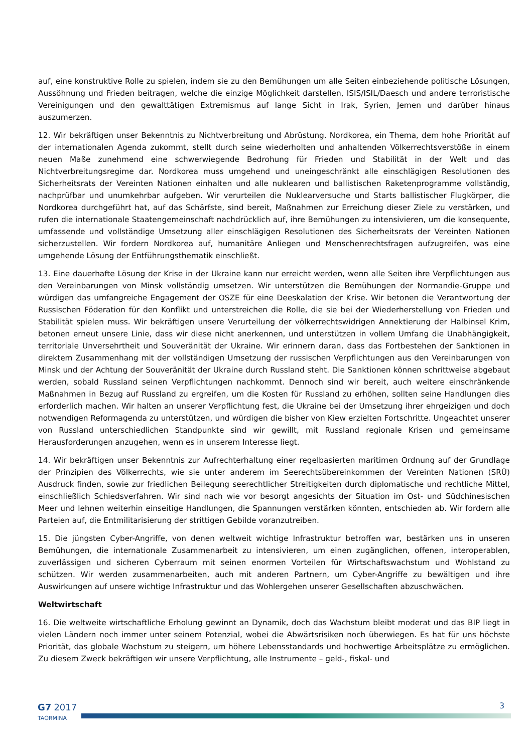auf, eine konstruktive Rolle zu spielen, indem sie zu den Bemühungen um alle Seiten einbeziehende politische Lösungen, Aussöhnung und Frieden beitragen, welche die einzige Möglichkeit darstellen, ISIS/ISIL/Daesch und andere terroristische Vereinigungen und den gewalttätigen Extremismus auf lange Sicht in Irak, Syrien, Jemen und darüber hinaus auszumerzen.
12. Wir bekräftigen unser Bekenntnis zu Nichtverbreitung und Abrüstung. Nordkorea, ein Thema, dem hohe Priorität auf der internationalen Agenda zukommt, stellt durch seine wiederholten und anhaltenden Völkerrechtsverstöße in einem neuen Maße zunehmend eine schwerwiegende Bedrohung für Frieden und Stabilität in der Welt und das Nichtverbreitungsregime dar. Nordkorea muss umgehend und uneingeschränkt alle einschlägigen Resolutionen des Sicherheitsrats der Vereinten Nationen einhalten und alle nuklearen und ballistischen Raketenprogramme vollständig, nachprüfbar und unumkehrbar aufgeben. Wir verurteilen die Nuklearversuche und Starts ballistischer Flugkörper, die Nordkorea durchgeführt hat, auf das Schärfste, sind bereit, Maßnahmen zur Erreichung dieser Ziele zu verstärken, und rufen die internationale Staatengemeinschaft nachdrücklich auf, ihre Bemühungen zu intensivieren, um die konsequente, umfassende und vollständige Umsetzung aller einschlägigen Resolutionen des Sicherheitsrats der Vereinten Nationen sicherzustellen. Wir fordern Nordkorea auf, humanitäre Anliegen und Menschenrechtsfragen aufzugreifen, was eine umgehende Lösung der Entführungsthematik einschließt.
13. Eine dauerhafte Lösung der Krise in der Ukraine kann nur erreicht werden, wenn alle Seiten ihre Verpflichtungen aus den Vereinbarungen von Minsk vollständig umsetzen. Wir unterstützen die Bemühungen der Normandie-Gruppe und würdigen das umfangreiche Engagement der OSZE für eine Deeskalation der Krise. Wir betonen die Verantwortung der Russischen Föderation für den Konflikt und unterstreichen die Rolle, die sie bei der Wiederherstellung von Frieden und Stabilität spielen muss. Wir bekräftigen unsere Verurteilung der völkerrechtswidrigen Annektierung der Halbinsel Krim, betonen erneut unsere Linie, dass wir diese nicht anerkennen, und unterstützen in vollem Umfang die Unabhängigkeit, territoriale Unversehrtheit und Souveränität der Ukraine. Wir erinnern daran, dass das Fortbestehen der Sanktionen in direktem Zusammenhang mit der vollständigen Umsetzung der russischen Verpflichtungen aus den Vereinbarungen von Minsk und der Achtung der Souveränität der Ukraine durch Russland steht. Die Sanktionen können schrittweise abgebaut werden, sobald Russland seinen Verpflichtungen nachkommt. Dennoch sind wir bereit, auch weitere einschränkende Maßnahmen in Bezug auf Russland zu ergreifen, um die Kosten für Russland zu erhöhen, sollten seine Handlungen dies erforderlich machen. Wir halten an unserer Verpflichtung fest, die Ukraine bei der Umsetzung ihrer ehrgeizigen und doch notwendigen Reformagenda zu unterstützen, und würdigen die bisher von Kiew erzielten Fortschritte. Ungeachtet unserer von Russland unterschiedlichen Standpunkte sind wir gewillt, mit Russland regionale Krisen und gemeinsame Herausforderungen anzugehen, wenn es in unserem Interesse liegt.
14. Wir bekräftigen unser Bekenntnis zur Aufrechterhaltung einer regelbasierten maritimen Ordnung auf der Grundlage der Prinzipien des Völkerrechts, wie sie unter anderem im Seerechtsübereinkommen der Vereinten Nationen (SRÜ) Ausdruck finden, sowie zur friedlichen Beilegung seerechtlicher Streitigkeiten durch diplomatische und rechtliche Mittel, einschließlich Schiedsverfahren. Wir sind nach wie vor besorgt angesichts der Situation im Ost- und Südchinesischen Meer und lehnen weiterhin einseitige Handlungen, die Spannungen verstärken könnten, entschieden ab. Wir fordern alle Parteien auf, die Entmilitarisierung der strittigen Gebilde voranzutreiben.
15. Die jüngsten Cyber-Angriffe, von denen weltweit wichtige Infrastruktur betroffen war, bestärken uns in unseren Bemühungen, die internationale Zusammenarbeit zu intensivieren, um einen zugänglichen, offenen, interoperablen, zuverlässigen und sicheren Cyberraum mit seinen enormen Vorteilen für Wirtschaftswachstum und Wohlstand zu schützen. Wir werden zusammenarbeiten, auch mit anderen Partnern, um Cyber-Angriffe zu bewältigen und ihre Auswirkungen auf unsere wichtige Infrastruktur und das Wohlergehen unserer Gesellschaften abzuschwächen.
Weltwirtschaft
16. Die weltweite wirtschaftliche Erholung gewinnt an Dynamik, doch das Wachstum bleibt moderat und das BIP liegt in vielen Ländern noch immer unter seinem Potenzial, wobei die Abwärtsrisiken noch überwiegen. Es hat für uns höchste Priorität, das globale Wachstum zu steigern, um höhere Lebensstandards und hochwertige Arbeitsplätze zu ermöglichen. Zu diesem Zweck bekräftigen wir unsere Verpflichtung, alle Instrumente – geld-, fiskal- und
G7 2017
TAORMINA
3